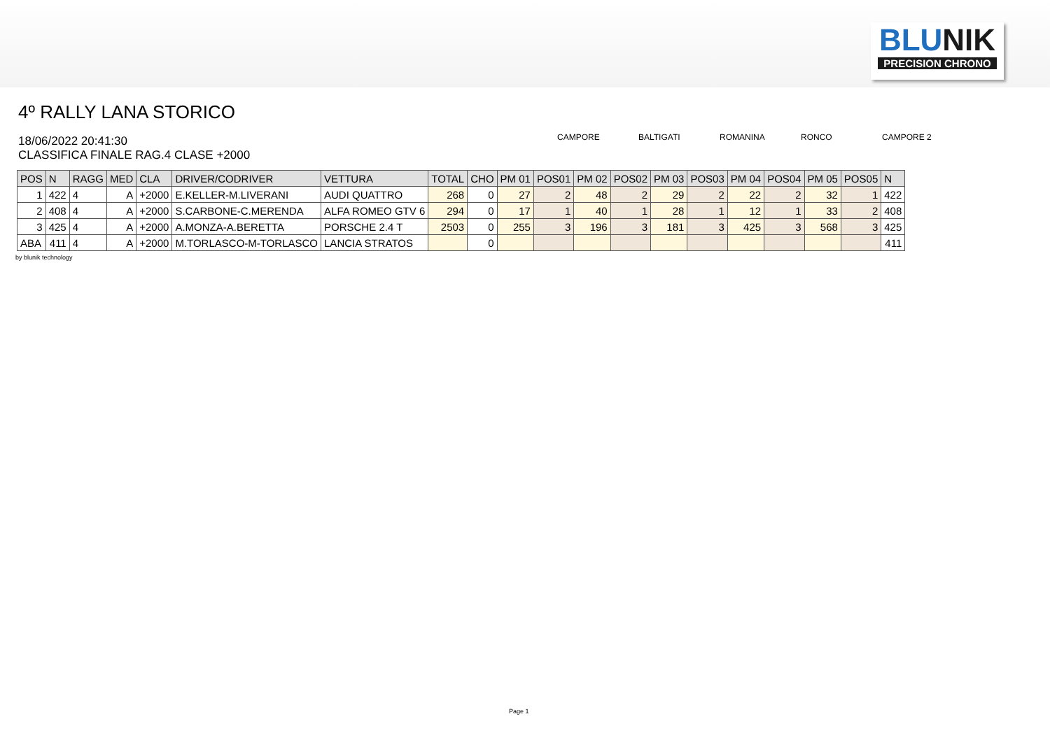BLUNIK
PRECISION CHRONO
4º RALLY LANA STORICO
18/06/2022 20:41:30
CLASSIFICA FINALE RAG.4 CLASE +2000
CAMPORE
BALTIGATI
ROMANINA
RONCO
CAMPORE 2
| POS | N | RAGG | MED | CLA | DRIVER/CODRIVER | VETTURA | TOTAL | CHO | PM 01 | POS01 | PM 02 | POS02 | PM 03 | POS03 | PM 04 | POS04 | PM 05 | POS05 | N |
| --- | --- | --- | --- | --- | --- | --- | --- | --- | --- | --- | --- | --- | --- | --- | --- | --- | --- | --- | --- |
| 1 | 422 | 4 | A | +2000 | E.KELLER-M.LIVERANI | AUDI QUATTRO | 268 | 0 | 27 | 2 | 48 | 2 | 29 | 2 | 22 | 2 | 32 | 1 | 422 |
| 2 | 408 | 4 | A | +2000 | S.CARBONE-C.MERENDA | ALFA ROMEO GTV 6 | 294 | 0 | 17 | 1 | 40 | 1 | 28 | 1 | 12 | 1 | 33 | 2 | 408 |
| 3 | 425 | 4 | A | +2000 | A.MONZA-A.BERETTA | PORSCHE 2.4 T | 2503 | 0 | 255 | 3 | 196 | 3 | 181 | 3 | 425 | 3 | 568 | 3 | 425 |
| ABA | 411 | 4 | A | +2000 | M.TORLASCO-M-TORLASCO | LANCIA STRATOS | | 0 | | | | | | | | | | | 411 |
by blunik technology
Page 1